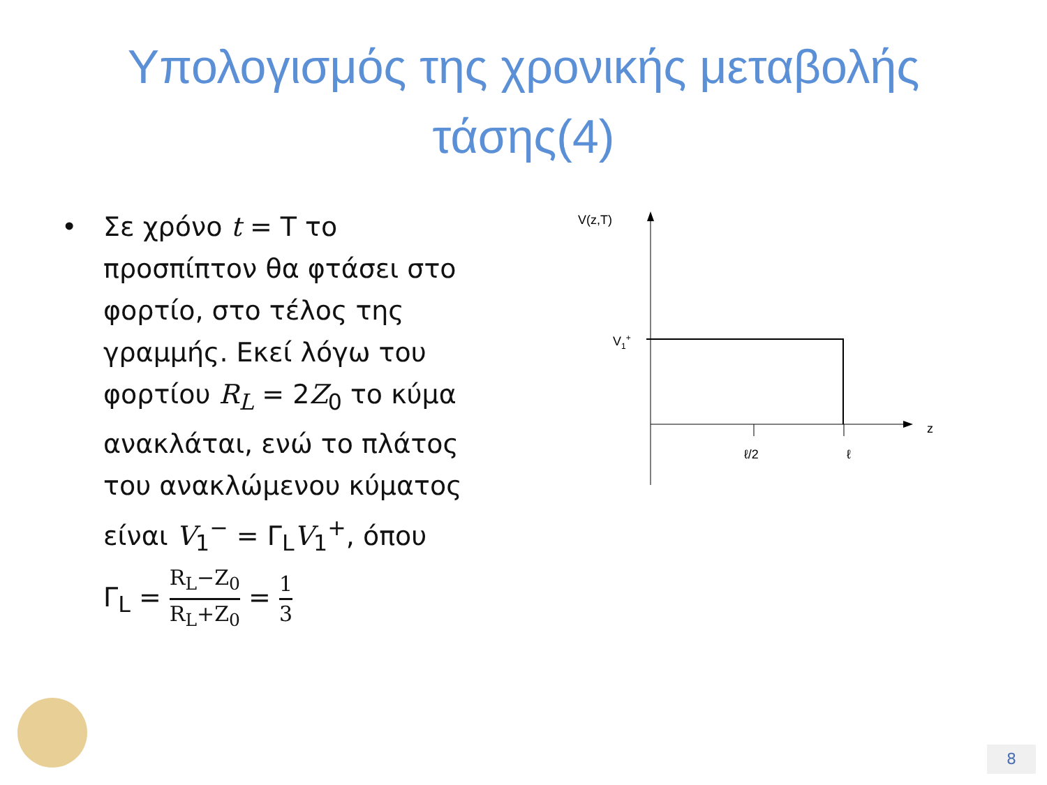Υπολογισμός της χρονικής μεταβολής
τάσης(4)
• Σε χρόνο t = T το προσπίπτον θα φτάσει στο φορτίο, στο τέλος της γραμμής. Εκεί λόγω του φορτίου R<sub>L</sub> = 2Z<sub>0</sub> το κύμα ανακλάται, ενώ το πλάτος του ανακλώμενου κύματος είναι V<sub>1</sub><sup>−</sup> = Γ<sub>L</sub>V<sub>1</sub><sup>+</sup>, όπου
Γ<sub>L</sub> = R<sub>L</sub>−Z<sub>0</sub> R<sub>L</sub>+Z<sub>0</sub> = 1 3
V(z,T)
z
V1+
ℓ/2
ℓ
8